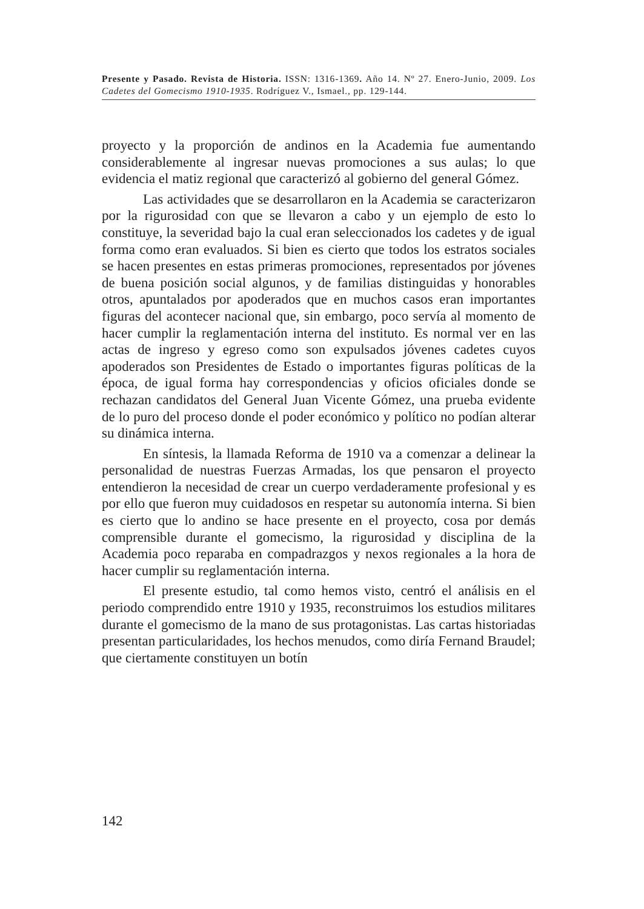Presente y Pasado. Revista de Historia. ISSN: 1316-1369. Año 14. Nº 27. Enero-Junio, 2009. Los Cadetes del Gomecismo 1910-1935. Rodríguez V., Ismael., pp. 129-144.
proyecto y la proporción de andinos en la Academia fue aumentando considerablemente al ingresar nuevas promociones a sus aulas; lo que evidencia el matiz regional que caracterizó al gobierno del general Gómez.
Las actividades que se desarrollaron en la Academia se caracterizaron por la rigurosidad con que se llevaron a cabo y un ejemplo de esto lo constituye, la severidad bajo la cual eran seleccionados los cadetes y de igual forma como eran evaluados. Si bien es cierto que todos los estratos sociales se hacen presentes en estas primeras promociones, representados por jóvenes de buena posición social algunos, y de familias distinguidas y honorables otros, apuntalados por apoderados que en muchos casos eran importantes figuras del acontecer nacional que, sin embargo, poco servía al momento de hacer cumplir la reglamentación interna del instituto. Es normal ver en las actas de ingreso y egreso como son expulsados jóvenes cadetes cuyos apoderados son Presidentes de Estado o importantes figuras políticas de la época, de igual forma hay correspondencias y oficios oficiales donde se rechazan candidatos del General Juan Vicente Gómez, una prueba evidente de lo puro del proceso donde el poder económico y político no podían alterar su dinámica interna.
En síntesis, la llamada Reforma de 1910 va a comenzar a delinear la personalidad de nuestras Fuerzas Armadas, los que pensaron el proyecto entendieron la necesidad de crear un cuerpo verdaderamente profesional y es por ello que fueron muy cuidadosos en respetar su autonomía interna. Si bien es cierto que lo andino se hace presente en el proyecto, cosa por demás comprensible durante el gomecismo, la rigurosidad y disciplina de la Academia poco reparaba en compadrazgos y nexos regionales a la hora de hacer cumplir su reglamentación interna.
El presente estudio, tal como hemos visto, centró el análisis en el periodo comprendido entre 1910 y 1935, reconstruimos los estudios militares durante el gomecismo de la mano de sus protagonistas. Las cartas historiadas presentan particularidades, los hechos menudos, como diría Fernand Braudel; que ciertamente constituyen un botín
142